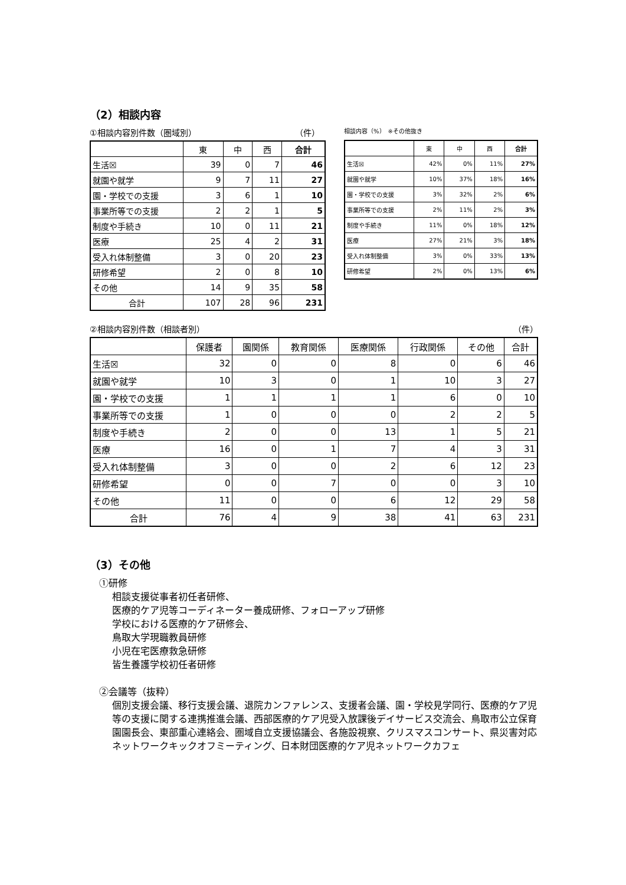（2）相談内容
①相談内容別件数（圏域別） （件）
| | 東 | 中 | 西 | 合計 |
| --- | --- | --- | --- | --- |
| 生活☒ | 39 | 0 | 7 | 46 |
| 就園や就学 | 9 | 7 | 11 | 27 |
| 園・学校での支援 | 3 | 6 | 1 | 10 |
| 事業所等での支援 | 2 | 2 | 1 | 5 |
| 制度や手続き | 10 | 0 | 11 | 21 |
| 医療 | 25 | 4 | 2 | 31 |
| 受入れ体制整備 | 3 | 0 | 20 | 23 |
| 研修希望 | 2 | 0 | 8 | 10 |
| その他 | 14 | 9 | 35 | 58 |
| 合計 | 107 | 28 | 96 | 231 |
相談内容（%）　※その他抜き
| | 東 | 中 | 西 | 合計 |
| --- | --- | --- | --- | --- |
| 生活☒ | 42% | 0% | 11% | 27% |
| 就園や就学 | 10% | 37% | 18% | 16% |
| 園・学校での支援 | 3% | 32% | 2% | 6% |
| 事業所等での支援 | 2% | 11% | 2% | 3% |
| 制度や手続き | 11% | 0% | 18% | 12% |
| 医療 | 27% | 21% | 3% | 18% |
| 受入れ体制整備 | 3% | 0% | 33% | 13% |
| 研修希望 | 2% | 0% | 13% | 6% |
②相談内容別件数（相談者別） （件）
| | 保護者 | 園関係 | 教育関係 | 医療関係 | 行政関係 | その他 | 合計 |
| --- | --- | --- | --- | --- | --- | --- | --- |
| 生活☒ | 32 | 0 | 0 | 8 | 0 | 6 | 46 |
| 就園や就学 | 10 | 3 | 0 | 1 | 10 | 3 | 27 |
| 園・学校での支援 | 1 | 1 | 1 | 1 | 6 | 0 | 10 |
| 事業所等での支援 | 1 | 0 | 0 | 0 | 2 | 2 | 5 |
| 制度や手続き | 2 | 0 | 0 | 13 | 1 | 5 | 21 |
| 医療 | 16 | 0 | 1 | 7 | 4 | 3 | 31 |
| 受入れ体制整備 | 3 | 0 | 0 | 2 | 6 | 12 | 23 |
| 研修希望 | 0 | 0 | 7 | 0 | 0 | 3 | 10 |
| その他 | 11 | 0 | 0 | 6 | 12 | 29 | 58 |
| 合計 | 76 | 4 | 9 | 38 | 41 | 63 | 231 |
（3）その他
①研修
相談支援従事者初任者研修、
医療的ケア児等コーディネーター養成研修、フォローアップ研修
学校における医療的ケア研修会、
鳥取大学現職教員研修
小児在宅医療救急研修
皆生養護学校初任者研修
②会議等（抜粋）
個別支援会議、移行支援会議、退院カンファレンス、支援者会議、園・学校見学同行、医療的ケア児等の支援に関する連携推進会議、西部医療的ケア児受入放課後デイサービス交流会、鳥取市公立保育園園長会、東部重心連絡会、圏域自立支援協議会、各施設視察、クリスマスコンサート、県災害対応ネットワークキックオフミーティング、日本財団医療的ケア児ネットワークカフェ